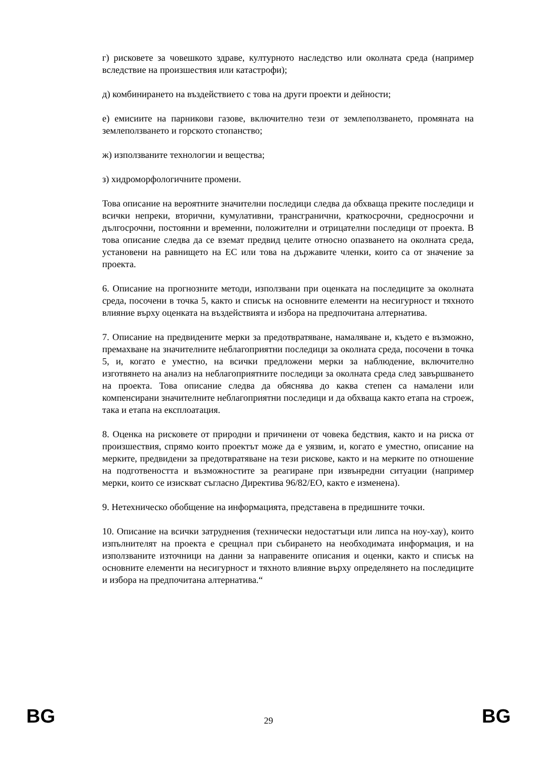г) рисковете за човешкото здраве, културното наследство или околната среда (например вследствие на произшествия или катастрофи);
д) комбинирането на въздействието с това на други проекти и дейности;
е) емисиите на парникови газове, включително тези от землеползването, промяната на землеползването и горското стопанство;
ж) използваните технологии и вещества;
з) хидроморфологичните промени.
Това описание на вероятните значителни последици следва да обхваща преките последици и всички непреки, вторични, кумулативни, трансгранични, краткосрочни, средносрочни и дългосрочни, постоянни и временни, положителни и отрицателни последици от проекта. В това описание следва да се вземат предвид целите относно опазването на околната среда, установени на равнището на ЕС или това на държавите членки, които са от значение за проекта.
6. Описание на прогнозните методи, използвани при оценката на последиците за околната среда, посочени в точка 5, както и списък на основните елементи на несигурност и тяхното влияние върху оценката на въздействията и избора на предпочитана алтернатива.
7. Описание на предвидените мерки за предотвратяване, намаляване и, където е възможно, премахване на значителните неблагоприятни последици за околната среда, посочени в точка 5, и, когато е уместно, на всички предложени мерки за наблюдение, включително изготвянето на анализ на неблагоприятните последици за околната среда след завършването на проекта. Това описание следва да обяснява до каква степен са намалени или компенсирани значителните неблагоприятни последици и да обхваща както етапа на строеж, така и етапа на експлоатация.
8. Оценка на рисковете от природни и причинени от човека бедствия, както и на риска от произшествия, спрямо които проектът може да е уязвим, и, когато е уместно, описание на мерките, предвидени за предотвратяване на тези рискове, както и на мерките по отношение на подготвеността и възможностите за реагиране при извънредни ситуации (например мерки, които се изискват съгласно Директива 96/82/ЕО, както е изменена).
9. Нетехническо обобщение на информацията, представена в предишните точки.
10. Описание на всички затруднения (технически недостатъци или липса на ноу-хау), които изпълнителят на проекта е срещнал при събирането на необходимата информация, и на използваните източници на данни за направените описания и оценки, както и списък на основните елементи на несигурност и тяхното влияние върху определянето на последиците и избора на предпочитана алтернатива.“
BG 29 BG